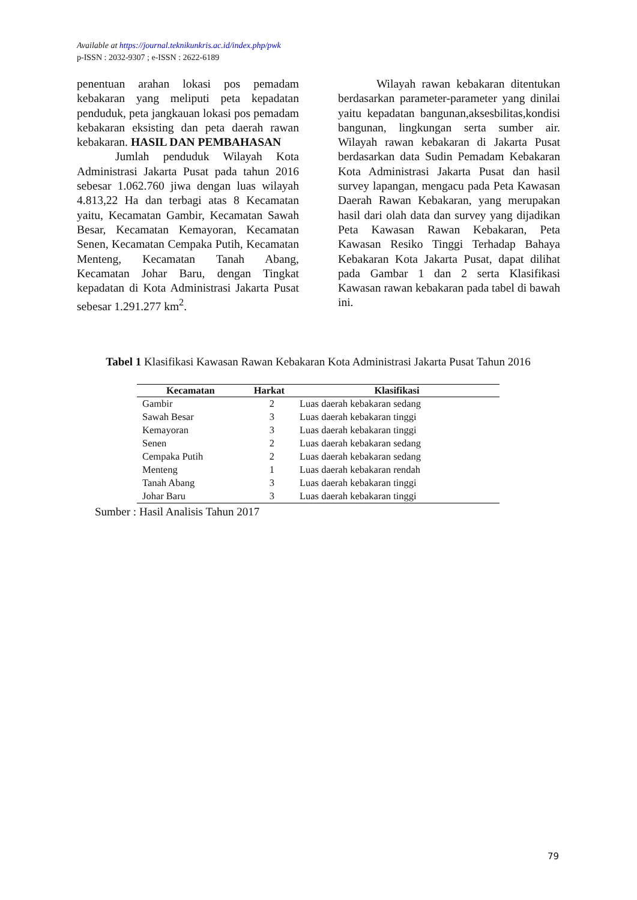Available at https://journal.teknikunkris.ac.id/index.php/pwk
p-ISSN : 2032-9307 ; e-ISSN : 2622-6189
penentuan arahan lokasi pos pemadam kebakaran yang meliputi peta kepadatan penduduk, peta jangkauan lokasi pos pemadam kebakaran eksisting dan peta daerah rawan kebakaran. HASIL DAN PEMBAHASAN
Jumlah penduduk Wilayah Kota Administrasi Jakarta Pusat pada tahun 2016 sebesar 1.062.760 jiwa dengan luas wilayah 4.813,22 Ha dan terbagi atas 8 Kecamatan yaitu, Kecamatan Gambir, Kecamatan Sawah Besar, Kecamatan Kemayoran, Kecamatan Senen, Kecamatan Cempaka Putih, Kecamatan Menteng, Kecamatan Tanah Abang, Kecamatan Johar Baru, dengan Tingkat kepadatan di Kota Administrasi Jakarta Pusat sebesar 1.291.277 km<sup>2</sup>.
Wilayah rawan kebakaran ditentukan berdasarkan parameter-parameter yang dinilai yaitu kepadatan bangunan,aksesbilitas,kondisi bangunan, lingkungan serta sumber air. Wilayah rawan kebakaran di Jakarta Pusat berdasarkan data Sudin Pemadam Kebakaran Kota Administrasi Jakarta Pusat dan hasil survey lapangan, mengacu pada Peta Kawasan Daerah Rawan Kebakaran, yang merupakan hasil dari olah data dan survey yang dijadikan Peta Kawasan Rawan Kebakaran, Peta Kawasan Resiko Tinggi Terhadap Bahaya Kebakaran Kota Jakarta Pusat, dapat dilihat pada Gambar 1 dan 2 serta Klasifikasi Kawasan rawan kebakaran pada tabel di bawah ini.
Tabel 1 Klasifikasi Kawasan Rawan Kebakaran Kota Administrasi Jakarta Pusat Tahun 2016
| Kecamatan | Harkat | Klasifikasi |
| --- | --- | --- |
| Gambir | 2 | Luas daerah kebakaran sedang |
| Sawah Besar | 3 | Luas daerah kebakaran tinggi |
| Kemayoran | 3 | Luas daerah kebakaran tinggi |
| Senen | 2 | Luas daerah kebakaran sedang |
| Cempaka Putih | 2 | Luas daerah kebakaran sedang |
| Menteng | 1 | Luas daerah kebakaran rendah |
| Tanah Abang | 3 | Luas daerah kebakaran tinggi |
| Johar Baru | 3 | Luas daerah kebakaran tinggi |
Sumber : Hasil Analisis Tahun 2017
79